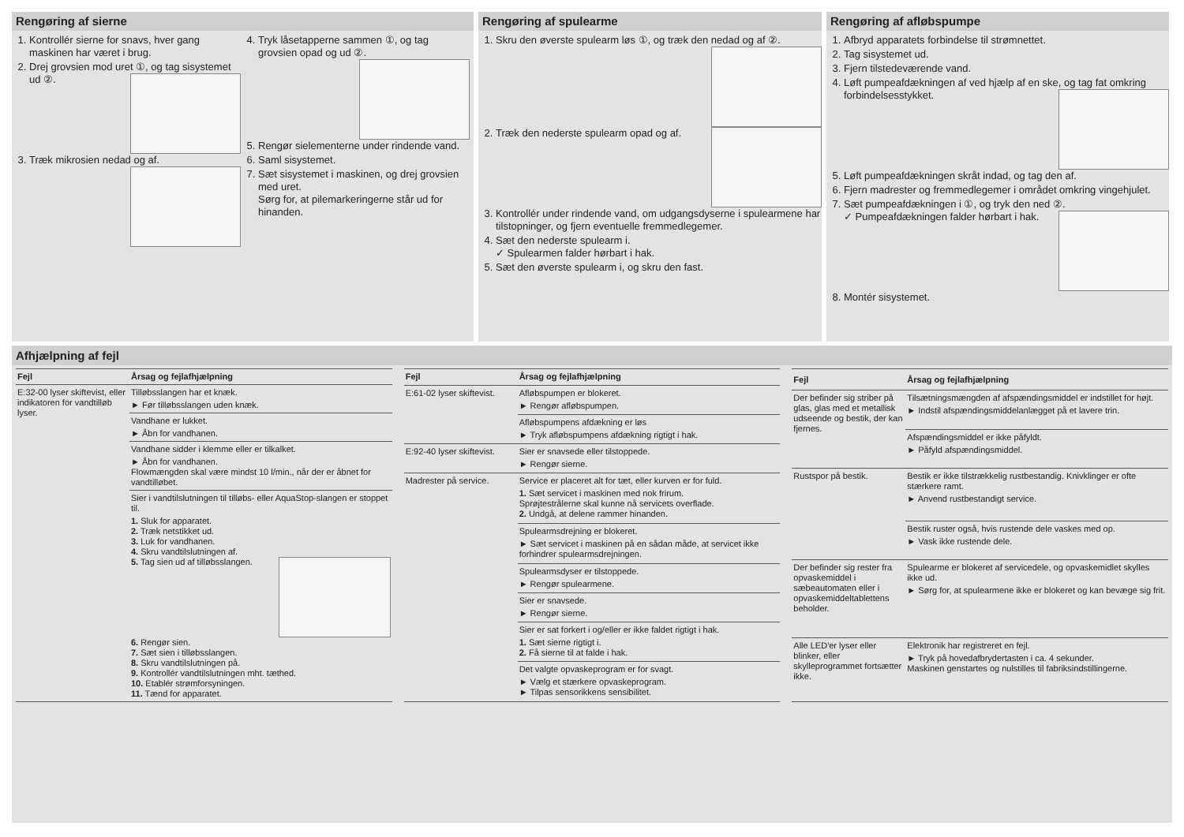Rengøring af sierne
1. Kontrollér sierne for snavs, hver gang maskinen har været i brug.
2. Drej grovsien mod uret ①, og tag sisystemet ud ②.
3. Træk mikrosien nedad og af.
4. Tryk låsetapperne sammen ①, og tag grovsien opad og ud ②.
5. Rengør sielementerne under rindende vand.
6. Saml sisystemet.
7. Sæt sisystemet i maskinen, og drej grovsien med uret.
Sørg for, at pilemarkeringerne står ud for hinanden.
Rengøring af spulearme
1. Skru den øverste spulearm løs ①, og træk den nedad og af ②.
2. Træk den nederste spulearm opad og af.
3. Kontrollér under rindende vand, om udgangsdyserne i spulearmene har tilstopninger, og fjern eventuelle fremmedlegemer.
4. Sæt den nederste spulearm i.
✓ Spulearmen falder hørbart i hak.
5. Sæt den øverste spulearm i, og skru den fast.
Rengøring af afløbspumpe
1. Afbryd apparatets forbindelse til strømnettet.
2. Tag sisystemet ud.
3. Fjern tilstedeværende vand.
4. Løft pumpeafdækningen af ved hjælp af en ske, og tag fat omkring forbindelsesstykket.
5. Løft pumpeafdækningen skråt indad, og tag den af.
6. Fjern madrester og fremmedlegemer i området omkring vingehjulet.
7. Sæt pumpeafdækningen i ①, og tryk den ned ②.
✓ Pumpeafdækningen falder hørbart i hak.
8. Montér sisystemet.
Afhjælpning af fejl
| Fejl | Årsag og fejlafhjælpning |
| --- | --- |
| E:32-00 lyser skiftevist, eller indikatoren for vandtilløb lyser. | Tilløbsslangen har et knæk. ► Før tilløbsslangen uden knæk. |
| | Vandhane er lukket. ► Åbn for vandhanen. |
| | Vandhane sidder i klemme eller er tilkalket. ► Åbn for vandhanen. Flowmængden skal være mindst 10 l/min., når der er åbnet for vandtilløbet. |
| | Sier i vandtilslutningen til tilløbs- eller AquaStop-slangen er stoppet til. 1. Sluk for apparatet. 2. Træk netstikket ud. 3. Luk for vandhanen. 4. Skru vandtilslutningen af. 5. Tag sien ud af tilløbsslangen. 6. Rengør sien. 7. Sæt sien i tilløbsslangen. 8. Skru vandtilslutningen på. 9. Kontrollér vandtilslutningen mht. tæthed. 10. Etablér strømforsyningen. 11. Tænd for apparatet. |
| Fejl | Årsag og fejlafhjælpning |
| --- | --- |
| E:61-02 lyser skiftevist. | Afløbspumpen er blokeret. ► Rengør afløbspumpen. |
| | Afløbspumpens afdækning er løs ► Tryk afløbspumpens afdækning rigtigt i hak. |
| E:92-40 lyser skiftevist. | Sier er snavsede eller tilstoppede. ► Rengør sierne. |
| Madrester på service. | Service er placeret alt for tæt, eller kurven er for fuld. 1. Sæt servicet i maskinen med nok frirum. Sprøjtestrålerne skal kunne nå servicets overflade. 2. Undgå, at delene rammer hinanden. |
| | Spulearmsdrejning er blokeret. ► Sæt servicet i maskinen på en sådan måde, at servicet ikke forhindrer spulearmsdrejningen. |
| | Spulearmsdyser er tilstoppede. ► Rengør spulearmene. |
| | Sier er snavsede. ► Rengør sierne. |
| | Sier er sat forkert i og/eller er ikke faldet rigtigt i hak. 1. Sæt sierne rigtigt i. 2. Få sierne til at falde i hak. |
| | Det valgte opvaskeprogram er for svagt. ► Vælg et stærkere opvaskeprogram. ► Tilpas sensorikkens sensibilitet. |
| Fejl | Årsag og fejlafhjælpning |
| --- | --- |
| Der befinder sig striber på glas, glas med et metallisk udseende og bestik, der kan fjernes. | Tilsætningsmængden af afspændingsmiddel er indstillet for højt. ► Indstil afspændingsmiddelanlægget på et lavere trin. |
| | Afspændingsmiddel er ikke påfyldt. ► Påfyld afspændingsmiddel. |
| Rustspor på bestik. | Bestik er ikke tilstrækkelig rustbestandig. Knivklinger er ofte stærkere ramt. ► Anvend rustbestandigt service. |
| | Bestik ruster også, hvis rustende dele vaskes med op. ► Vask ikke rustende dele. |
| Der befinder sig rester fra opvaskemiddel i sæbeautomaten eller i opvaskemiddeltablettens beholder. | Spulearme er blokeret af servicedele, og opvaskemidlet skylles ikke ud. ► Sørg for, at spulearmene ikke er blokeret og kan bevæge sig frit. |
| Alle LED'er lyser eller blinker, eller skylleprogrammet fortsætter ikke. | Elektronik har registreret en fejl. ► Tryk på hovedafbrydertasten i ca. 4 sekunder. Maskinen genstartes og nulstilles til fabriksindstillingerne. |